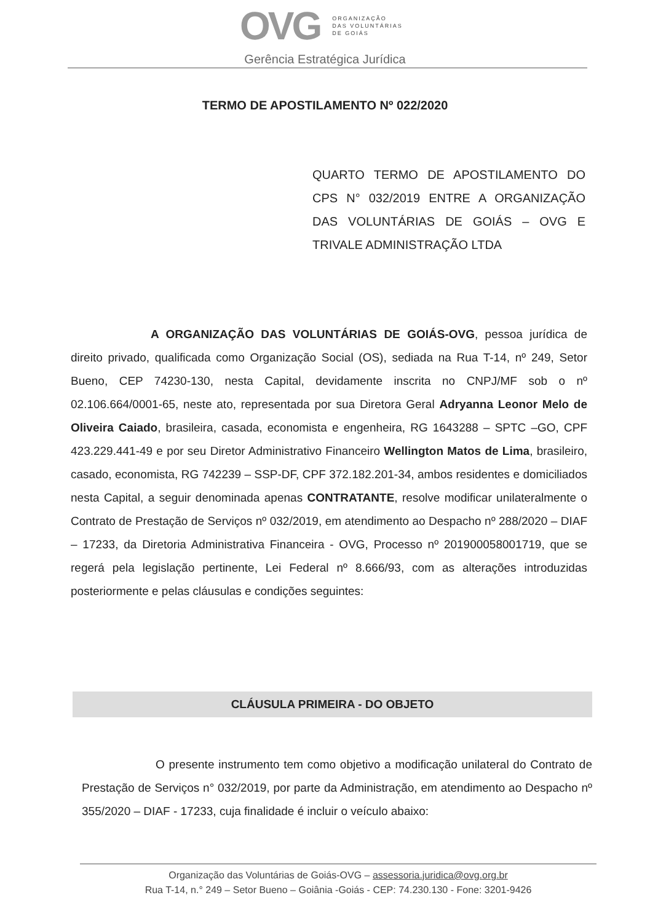OVG
ORGANIZAÇÃO
DAS VOLUNTÁRIAS
DE GOIÁS
Gerência Estratégica Jurídica
TERMO DE APOSTILAMENTO Nº 022/2020
QUARTO TERMO DE APOSTILAMENTO DO CPS N° 032/2019 ENTRE A ORGANIZAÇÃO DAS VOLUNTÁRIAS DE GOIÁS – OVG E TRIVALE ADMINISTRAÇÃO LTDA
A ORGANIZAÇÃO DAS VOLUNTÁRIAS DE GOIÁS-OVG, pessoa jurídica de direito privado, qualificada como Organização Social (OS), sediada na Rua T-14, nº 249, Setor Bueno, CEP 74230-130, nesta Capital, devidamente inscrita no CNPJ/MF sob o nº 02.106.664/0001-65, neste ato, representada por sua Diretora Geral Adryanna Leonor Melo de Oliveira Caiado, brasileira, casada, economista e engenheira, RG 1643288 – SPTC –GO, CPF 423.229.441-49 e por seu Diretor Administrativo Financeiro Wellington Matos de Lima, brasileiro, casado, economista, RG 742239 – SSP-DF, CPF 372.182.201-34, ambos residentes e domiciliados nesta Capital, a seguir denominada apenas CONTRATANTE, resolve modificar unilateralmente o Contrato de Prestação de Serviços nº 032/2019, em atendimento ao Despacho nº 288/2020 – DIAF – 17233, da Diretoria Administrativa Financeira - OVG, Processo nº 201900058001719, que se regerá pela legislação pertinente, Lei Federal nº 8.666/93, com as alterações introduzidas posteriormente e pelas cláusulas e condições seguintes:
CLÁUSULA PRIMEIRA - DO OBJETO
O presente instrumento tem como objetivo a modificação unilateral do Contrato de Prestação de Serviços n° 032/2019, por parte da Administração, em atendimento ao Despacho nº 355/2020 – DIAF - 17233, cuja finalidade é incluir o veículo abaixo:
Organização das Voluntárias de Goiás-OVG – assessoria.juridica@ovg.org.br
Rua T-14, n.° 249 – Setor Bueno – Goiânia -Goiás - CEP: 74.230.130 - Fone: 3201-9426